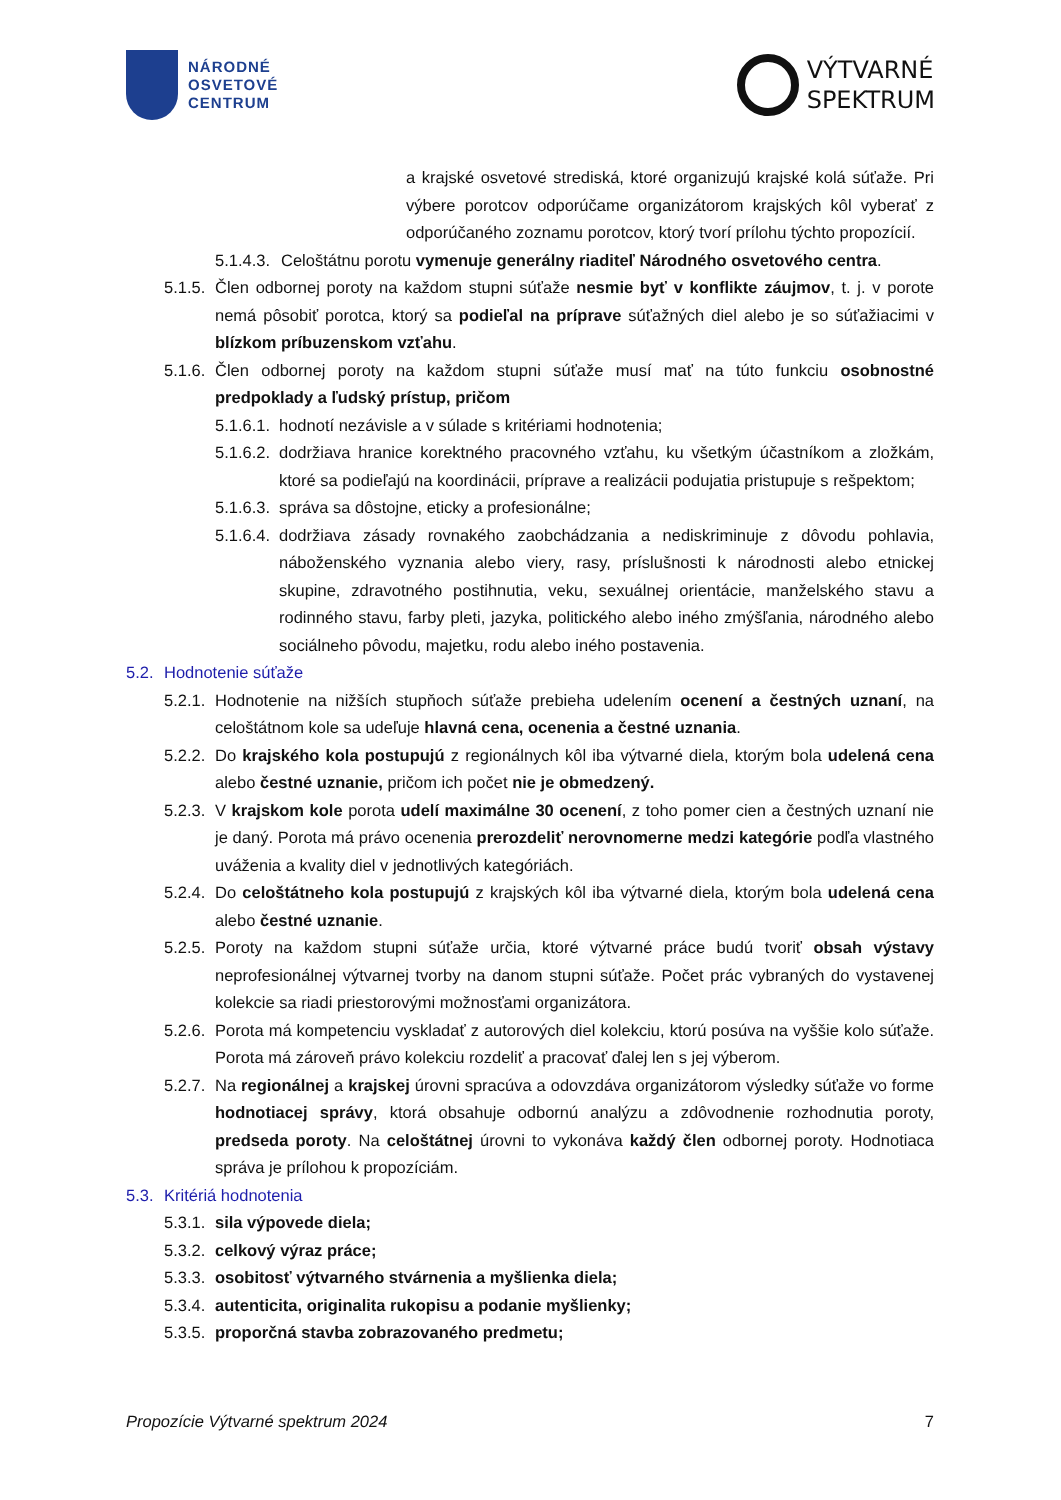NÁRODNÉ
OSVETOVÉ
CENTRUM
VÝTVARNÉ
SPEKTRUM
a krajské osvetové strediská, ktoré organizujú krajské kolá súťaže. Pri výbere porotcov odporúčame organizátorom krajských kôl vyberať z odporúčaného zoznamu porotcov, ktorý tvorí prílohu týchto propozícií.
5.1.4.3. Celoštátnu porotu vymenuje generálny riaditeľ Národného osvetového centra.
5.1.5. Člen odbornej poroty na každom stupni súťaže nesmie byť v konflikte záujmov, t. j. v porote nemá pôsobiť porotca, ktorý sa podieľal na príprave súťažných diel alebo je so súťažiacimi v blízkom príbuzenskom vzťahu.
5.1.6. Člen odbornej poroty na každom stupni súťaže musí mať na túto funkciu osobnostné predpoklady a ľudský prístup, pričom
5.1.6.1. hodnotí nezávisle a v súlade s kritériami hodnotenia;
5.1.6.2. dodržiava hranice korektného pracovného vzťahu, ku všetkým účastníkom a zložkám, ktoré sa podieľajú na koordinácii, príprave a realizácii podujatia pristupuje s rešpektom;
5.1.6.3. správa sa dôstojne, eticky a profesionálne;
5.1.6.4. dodržiava zásady rovnakého zaobchádzania a nediskriminuje z dôvodu pohlavia, náboženského vyznania alebo viery, rasy, príslušnosti k národnosti alebo etnickej skupine, zdravotného postihnutia, veku, sexuálnej orientácie, manželského stavu a rodinného stavu, farby pleti, jazyka, politického alebo iného zmýšľania, národného alebo sociálneho pôvodu, majetku, rodu alebo iného postavenia.
5.2. Hodnotenie súťaže
5.2.1. Hodnotenie na nižších stupňoch súťaže prebieha udelením ocenení a čestných uznaní, na celoštátnom kole sa udeľuje hlavná cena, ocenenia a čestné uznania.
5.2.2. Do krajského kola postupujú z regionálnych kôl iba výtvarné diela, ktorým bola udelená cena alebo čestné uznanie, pričom ich počet nie je obmedzený.
5.2.3. V krajskom kole porota udelí maximálne 30 ocenení, z toho pomer cien a čestných uznaní nie je daný. Porota má právo ocenenia prerozdeliť nerovnomerne medzi kategórie podľa vlastného uváženia a kvality diel v jednotlivých kategóriách.
5.2.4. Do celoštátneho kola postupujú z krajských kôl iba výtvarné diela, ktorým bola udelená cena alebo čestné uznanie.
5.2.5. Poroty na každom stupni súťaže určia, ktoré výtvarné práce budú tvoriť obsah výstavy neprofesionálnej výtvarnej tvorby na danom stupni súťaže. Počet prác vybraných do vystavenej kolekcie sa riadi priestorovými možnosťami organizátora.
5.2.6. Porota má kompetenciu vyskladať z autorových diel kolekciu, ktorú posúva na vyššie kolo súťaže. Porota má zároveň právo kolekciu rozdeliť a pracovať ďalej len s jej výberom.
5.2.7. Na regionálnej a krajskej úrovni spracúva a odovzdáva organizátorom výsledky súťaže vo forme hodnotiacej správy, ktorá obsahuje odbornú analýzu a zdôvodnenie rozhodnutia poroty, predseda poroty. Na celoštátnej úrovni to vykonáva každý člen odbornej poroty. Hodnotiaca správa je prílohou k propozíciám.
5.3. Kritériá hodnotenia
5.3.1. sila výpovede diela;
5.3.2. celkový výraz práce;
5.3.3. osobitosť výtvarného stvárnenia a myšlienka diela;
5.3.4. autenticita, originalita rukopisu a podanie myšlienky;
5.3.5. proporčná stavba zobrazovaného predmetu;
Propozície Výtvarné spektrum 2024 7